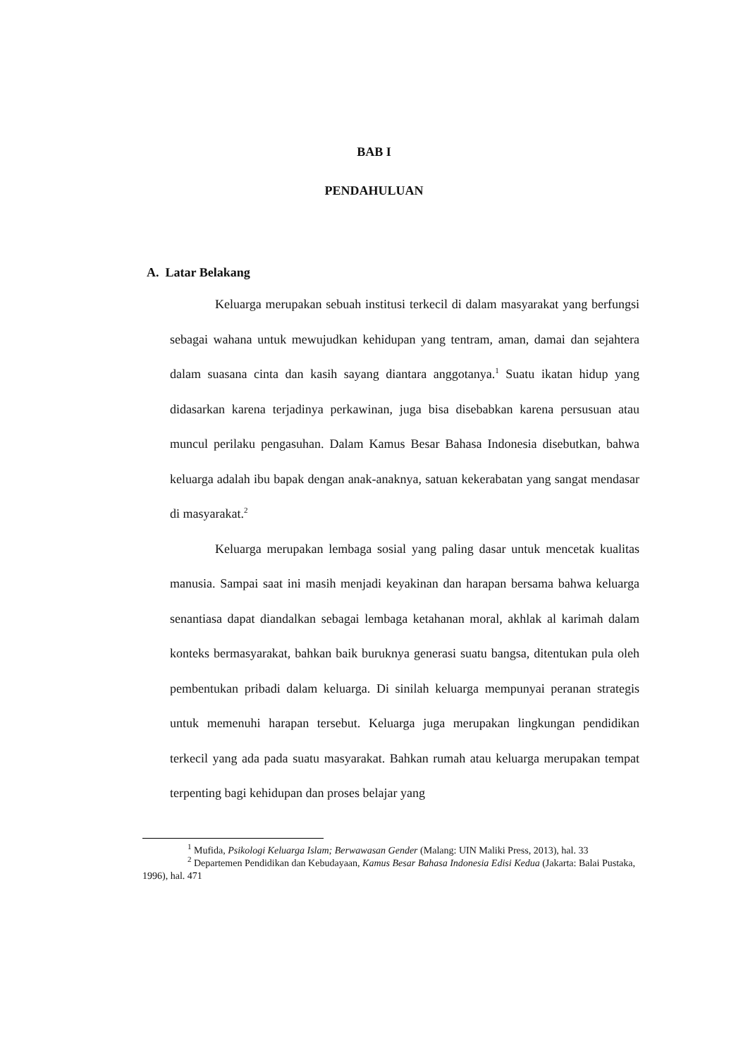BAB I
PENDAHULUAN
A. Latar Belakang
Keluarga merupakan sebuah institusi terkecil di dalam masyarakat yang berfungsi sebagai wahana untuk mewujudkan kehidupan yang tentram, aman, damai dan sejahtera dalam suasana cinta dan kasih sayang diantara anggotanya.<sup>1</sup> Suatu ikatan hidup yang didasarkan karena terjadinya perkawinan, juga bisa disebabkan karena persusuan atau muncul perilaku pengasuhan. Dalam Kamus Besar Bahasa Indonesia disebutkan, bahwa keluarga adalah ibu bapak dengan anak-anaknya, satuan kekerabatan yang sangat mendasar di masyarakat.<sup>2</sup>
Keluarga merupakan lembaga sosial yang paling dasar untuk mencetak kualitas manusia. Sampai saat ini masih menjadi keyakinan dan harapan bersama bahwa keluarga senantiasa dapat diandalkan sebagai lembaga ketahanan moral, akhlak al karimah dalam konteks bermasyarakat, bahkan baik buruknya generasi suatu bangsa, ditentukan pula oleh pembentukan pribadi dalam keluarga. Di sinilah keluarga mempunyai peranan strategis untuk memenuhi harapan tersebut. Keluarga juga merupakan lingkungan pendidikan terkecil yang ada pada suatu masyarakat. Bahkan rumah atau keluarga merupakan tempat terpenting bagi kehidupan dan proses belajar yang
<sup>1</sup> Mufida, Psikologi Keluarga Islam; Berwawasan Gender (Malang: UIN Maliki Press, 2013), hal. 33
<sup>2</sup> Departemen Pendidikan dan Kebudayaan, Kamus Besar Bahasa Indonesia Edisi Kedua (Jakarta: Balai Pustaka, 1996), hal. 471